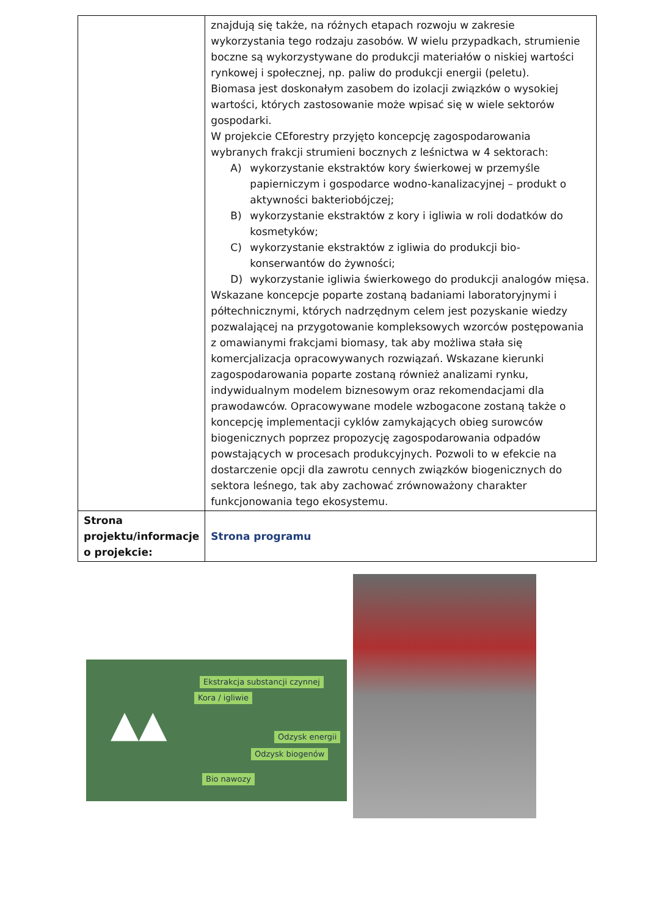| | znajdują się także, na różnych etapach rozwoju w zakresie wykorzystania tego rodzaju zasobów. W wielu przypadkach, strumienie boczne są wykorzystywane do produkcji materiałów o niskiej wartości rynkowej i społecznej, np. paliw do produkcji energii (peletu). Biomasa jest doskonałym zasobem do izolacji związków o wysokiej wartości, których zastosowanie może wpisać się w wiele sektorów gospodarki. W projekcie CEforestry przyjęto koncepcję zagospodarowania wybranych frakcji strumieni bocznych z leśnictwa w 4 sektorach: A) wykorzystanie ekstraktów kory świerkowej w przemyśle papierniczym i gospodarce wodno-kanalizacyjnej – produkt o aktywności bakteriobójczej; B) wykorzystanie ekstraktów z kory i igliwia w roli dodatków do kosmetyków; C) wykorzystanie ekstraktów z igliwia do produkcji bio-konserwantów do żywności; D) wykorzystanie igliwia świerkowego do produkcji analogów mięsa. Wskazane koncepcje poparte zostaną badaniami laboratoryjnymi i półtechnicznymi, których nadrzędnym celem jest pozyskanie wiedzy pozwalającej na przygotowanie kompleksowych wzorców postępowania z omawianymi frakcjami biomasy, tak aby możliwa stała się komercjalizacja opracowywanych rozwiązań. Wskazane kierunki zagospodarowania poparte zostaną również analizami rynku, indywidualnym modelem biznesowym oraz rekomendacjami dla prawodawców. Opracowywane modele wzbogacone zostaną także o koncepcję implementacji cyklów zamykających obieg surowców biogenicznych poprzez propozycję zagospodarowania odpadów powstających w procesach produkcyjnych. Pozwoli to w efekcie na dostarczenie opcji dla zawrotu cennych związków biogenicznych do sektora leśnego, tak aby zachować zrównoważony charakter funkcjonowania tego ekosystemu. |
| Strona projektu/informacje o projekcie: | Strona programu |
Ekstrakcja substancji czynnej
Kora / igliwie
Odzysk energii
Odzysk biogenów
Bio nawozy
▲▲